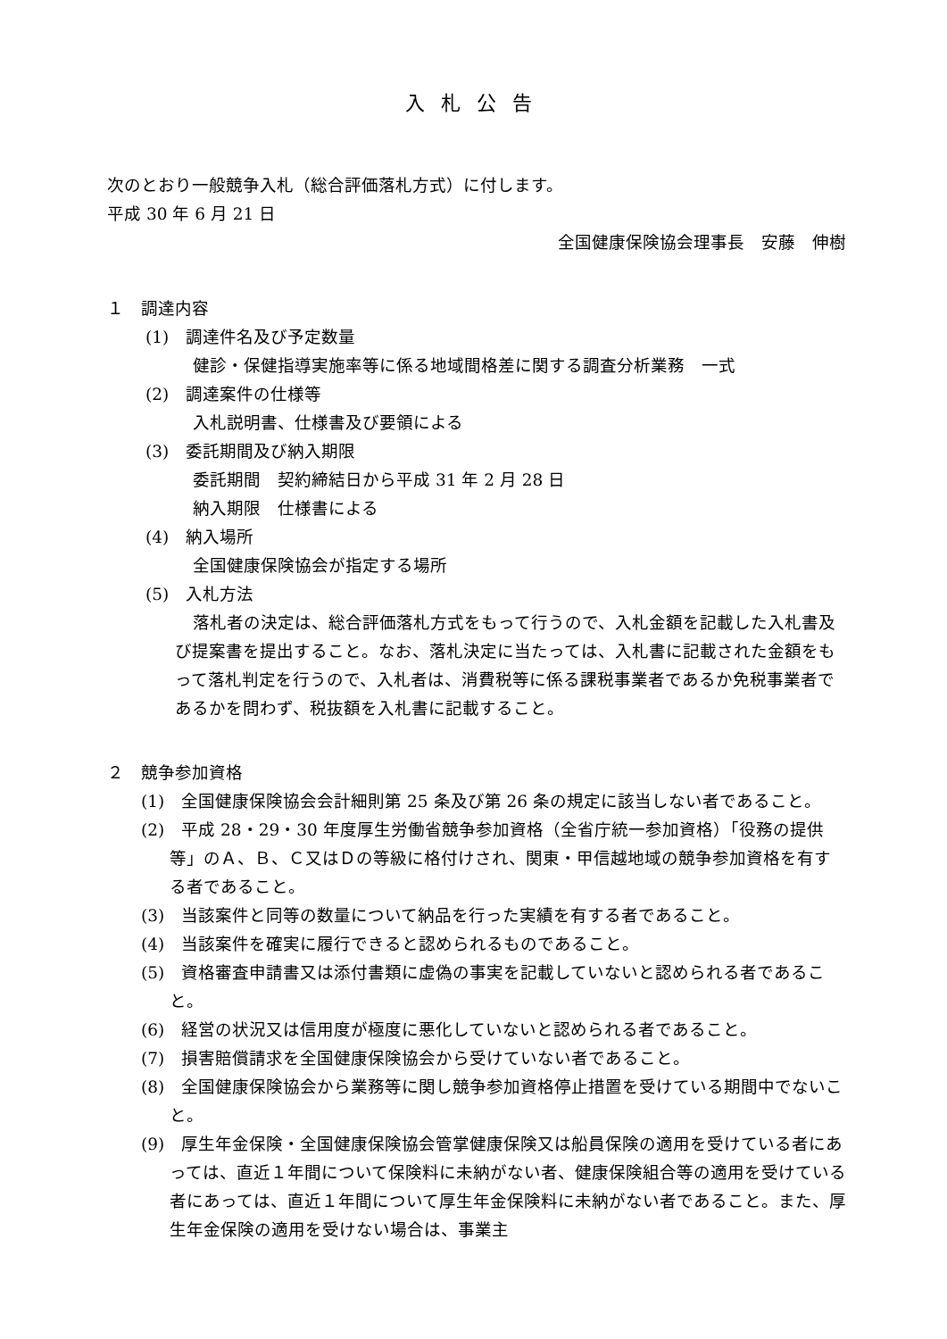入札公告
次のとおり一般競争入札（総合評価落札方式）に付します。
平成 30 年 6 月 21 日
全国健康保険協会理事長　安藤　伸樹
１　調達内容
(1)　調達件名及び予定数量
健診・保健指導実施率等に係る地域間格差に関する調査分析業務　一式
(2)　調達案件の仕様等
入札説明書、仕様書及び要領による
(3)　委託期間及び納入期限
委託期間　契約締結日から平成 31 年 2 月 28 日
納入期限　仕様書による
(4)　納入場所
全国健康保険協会が指定する場所
(5)　入札方法
落札者の決定は、総合評価落札方式をもって行うので、入札金額を記載した入札書及び提案書を提出すること。なお、落札決定に当たっては、入札書に記載された金額をもって落札判定を行うので、入札者は、消費税等に係る課税事業者であるか免税事業者であるかを問わず、税抜額を入札書に記載すること。
２　競争参加資格
(1)　全国健康保険協会会計細則第 25 条及び第 26 条の規定に該当しない者であること。
(2)　平成 28・29・30 年度厚生労働省競争参加資格（全省庁統一参加資格）「役務の提供等」のＡ、Ｂ、Ｃ又はＤの等級に格付けされ、関東・甲信越地域の競争参加資格を有する者であること。
(3)　当該案件と同等の数量について納品を行った実績を有する者であること。
(4)　当該案件を確実に履行できると認められるものであること。
(5)　資格審査申請書又は添付書類に虚偽の事実を記載していないと認められる者であること。
(6)　経営の状況又は信用度が極度に悪化していないと認められる者であること。
(7)　損害賠償請求を全国健康保険協会から受けていない者であること。
(8)　全国健康保険協会から業務等に関し競争参加資格停止措置を受けている期間中でないこと。
(9)　厚生年金保険・全国健康保険協会管掌健康保険又は船員保険の適用を受けている者にあっては、直近１年間について保険料に未納がない者、健康保険組合等の適用を受けている者にあっては、直近１年間について厚生年金保険料に未納がない者であること。また、厚生年金保険の適用を受けない場合は、事業主